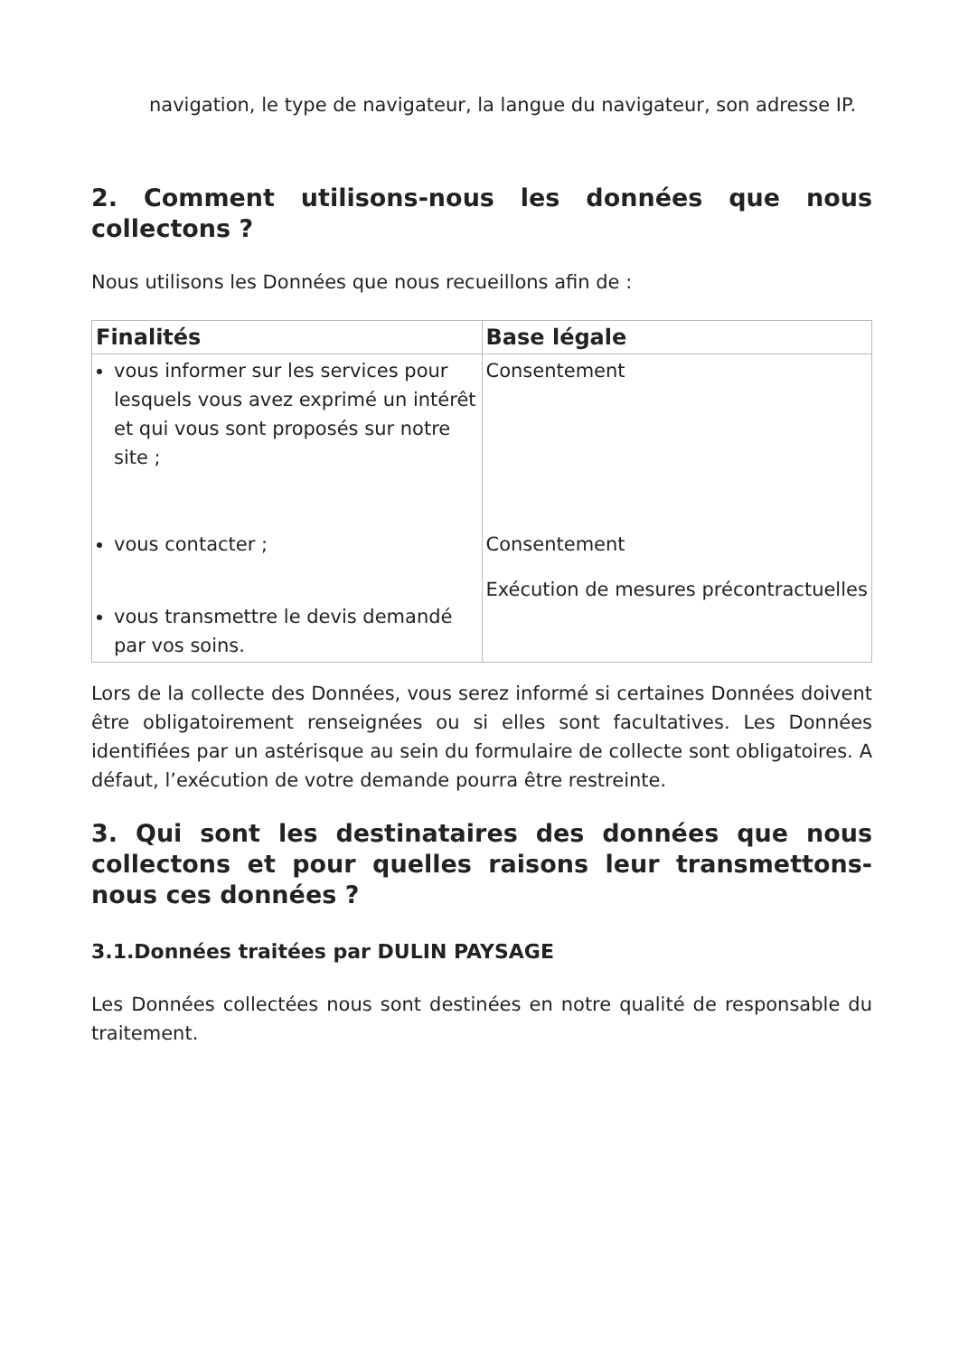navigation, le type de navigateur, la langue du navigateur, son adresse IP.
2. Comment utilisons-nous les données que nous collectons ?
Nous utilisons les Données que nous recueillons afin de :
| Finalités | Base légale |
| --- | --- |
| vous informer sur les services pour lesquels vous avez exprimé un intérêt et qui vous sont proposés sur notre site ; vous contacter ; vous transmettre le devis demandé par vos soins. | Consentement Consentement Exécution de mesures précontractuelles |
Lors de la collecte des Données, vous serez informé si certaines Données doivent être obligatoirement renseignées ou si elles sont facultatives. Les Données identifiées par un astérisque au sein du formulaire de collecte sont obligatoires. A défaut, l’exécution de votre demande pourra être restreinte.
3. Qui sont les destinataires des données que nous collectons et pour quelles raisons leur transmettons-nous ces données ?
3.1.Données traitées par DULIN PAYSAGE
Les Données collectées nous sont destinées en notre qualité de responsable du traitement.